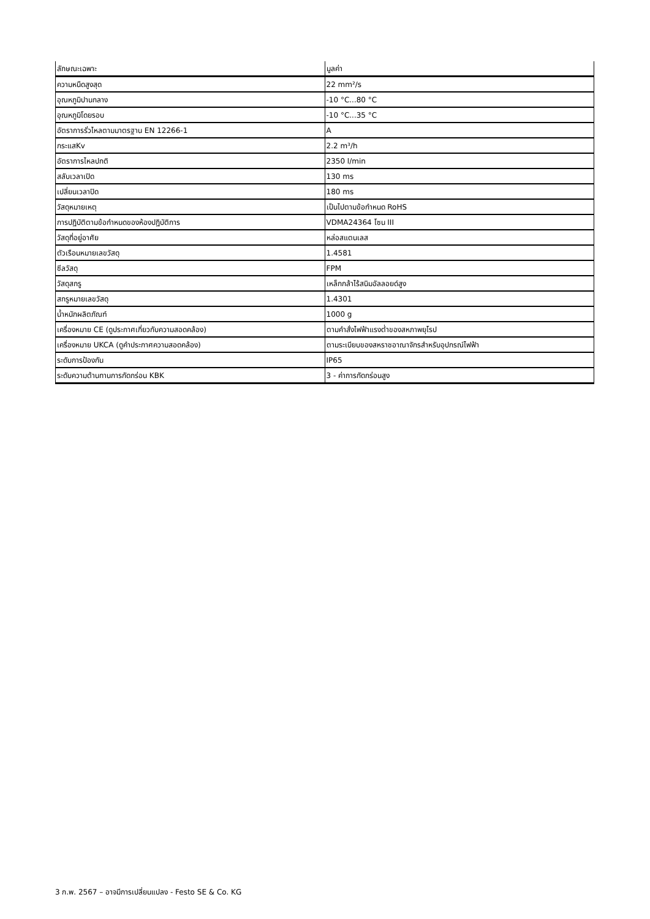| ลักษณะเฉพาะ | มูลค่า |
| --- | --- |
| ความหนืดสูงสุด | 22 mm²/s |
| อุณหภูมิปานกลาง | -10 °C...80 °C |
| อุณหภูมิโดยรอบ | -10 °C...35 °C |
| อัตราการรั่วไหลตามมาตรฐาน EN 12266-1 | A |
| กระแสKv | 2.2 m³/h |
| อัตราการไหลปกติ | 2350 l/min |
| สลับเวลาเปิด | 130 ms |
| เปลี่ยนเวลาปิด | 180 ms |
| วัสดุหมายเหตุ | เป็นไปตามข้อกำหนด RoHS |
| การปฏิบัติตามข้อกำหนดของห้องปฏิบัติการ | VDMA24364 โซน III |
| วัสดุที่อยู่อาศัย | หล่อสแตนเลส |
| ตัวเรือนหมายเลขวัสดุ | 1.4581 |
| ซีลวัสดุ | FPM |
| วัสดุสกรู | เหล็กกล้าไร้สนิมอัลลอยด์สูง |
| สกรูหมายเลขวัสดุ | 1.4301 |
| น้ำหนักผลิตภัณฑ์ | 1000 g |
| เครื่องหมาย CE (ดูประกาศเกี่ยวกับความสอดคล้อง) | ตามคำสั่งไฟฟ้าแรงต่ำของสหภาพยุโรป |
| เครื่องหมาย UKCA (ดูคำประกาศความสอดคล้อง) | ตามระเบียบของสหราชอาณาจักรสำหรับอุปกรณ์ไฟฟ้า |
| ระดับการป้องกัน | IP65 |
| ระดับความต้านทานการกัดกร่อน KBK | 3 - ค่าการกัดกร่อนสูง |
3 ก.พ. 2567 – อาจมีการเปลี่ยนแปลง - Festo SE & Co. KG